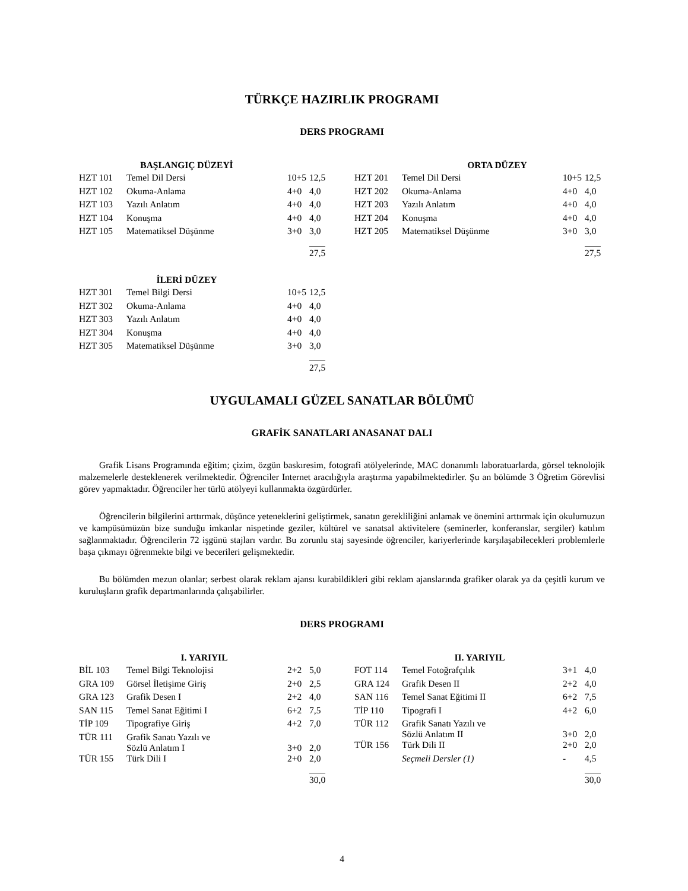TÜRKÇE HAZIRLIK PROGRAMI
DERS PROGRAMI
| BAŞLANGIÇ DÜZEYİ | | | |
| --- | --- | --- | --- |
| HZT 101 | Temel Dil Dersi | 10+5 | 12,5 |
| HZT 102 | Okuma-Anlama | 4+0 | 4,0 |
| HZT 103 | Yazılı Anlatım | 4+0 | 4,0 |
| HZT 104 | Konuşma | 4+0 | 4,0 |
| HZT 105 | Matematiksel Düşünme | 3+0 | 3,0 |
| | | | 27,5 |
| ORTA DÜZEY | | | |
| --- | --- | --- | --- |
| HZT 201 | Temel Dil Dersi | 10+5 | 12,5 |
| HZT 202 | Okuma-Anlama | 4+0 | 4,0 |
| HZT 203 | Yazılı Anlatım | 4+0 | 4,0 |
| HZT 204 | Konuşma | 4+0 | 4,0 |
| HZT 205 | Matematiksel Düşünme | 3+0 | 3,0 |
| | | | 27,5 |
| İLERİ DÜZEY | | | |
| --- | --- | --- | --- |
| HZT 301 | Temel Bilgi Dersi | 10+5 | 12,5 |
| HZT 302 | Okuma-Anlama | 4+0 | 4,0 |
| HZT 303 | Yazılı Anlatım | 4+0 | 4,0 |
| HZT 304 | Konuşma | 4+0 | 4,0 |
| HZT 305 | Matematiksel Düşünme | 3+0 | 3,0 |
| | | | 27,5 |
UYGULAMALI GÜZEL SANATLAR BÖLÜMÜ
GRAFİK SANATLARI ANASANAT DALI
Grafik Lisans Programında eğitim; çizim, özgün baskıresim, fotografi atölyelerinde, MAC donanımlı laboratuarlarda, görsel teknolojik malzemelerle desteklenerek verilmektedir. Öğrenciler Internet aracılığıyla araştırma yapabilmektedirler. Şu an bölümde 3 Öğretim Görevlisi görev yapmaktadır. Öğrenciler her türlü atölyeyi kullanmakta özgürdürler.
Öğrencilerin bilgilerini arttırmak, düşünce yeteneklerini geliştirmek, sanatın gerekliliğini anlamak ve önemini arttırmak için okulumuzun ve kampüsümüzün bize sunduğu imkanlar nispetinde geziler, kültürel ve sanatsal aktivitelere (seminerler, konferanslar, sergiler) katılım sağlanmaktadır. Öğrencilerin 72 işgünü stajları vardır. Bu zorunlu staj sayesinde öğrenciler, kariyerlerinde karşılaşabilecekleri problemlerle başa çıkmayı öğrenmekte bilgi ve becerileri gelişmektedir.
Bu bölümden mezun olanlar; serbest olarak reklam ajansı kurabildikleri gibi reklam ajanslarında grafiker olarak ya da çeşitli kurum ve kuruluşların grafik departmanlarında çalışabilirler.
DERS PROGRAMI
| I. YARIYIL | | | |
| --- | --- | --- | --- |
| BİL 103 | Temel Bilgi Teknolojisi | 2+2 | 5,0 |
| GRA 109 | Görsel İletişime Giriş | 2+0 | 2,5 |
| GRA 123 | Grafik Desen I | 2+2 | 4,0 |
| SAN 115 | Temel Sanat Eğitimi I | 6+2 | 7,5 |
| TİP 109 | Tipografiye Giriş | 4+2 | 7,0 |
| TÜR 111 | Grafik Sanatı Yazılı ve Sözlü Anlatım I | 3+0 | 2,0 |
| TÜR 155 | Türk Dili I | 2+0 | 2,0 |
| | | | 30,0 |
| II. YARIYIL | | | |
| --- | --- | --- | --- |
| FOT 114 | Temel Fotoğrafçılık | 3+1 | 4,0 |
| GRA 124 | Grafik Desen II | 2+2 | 4,0 |
| SAN 116 | Temel Sanat Eğitimi II | 6+2 | 7,5 |
| TİP 110 | Tipografi I | 4+2 | 6,0 |
| TÜR 112 | Grafik Sanatı Yazılı ve Sözlü Anlatım II | 3+0 | 2,0 |
| TÜR 156 | Türk Dili II | 2+0 | 2,0 |
| | Seçmeli Dersler (1) | - | 4,5 |
| | | | 30,0 |
4